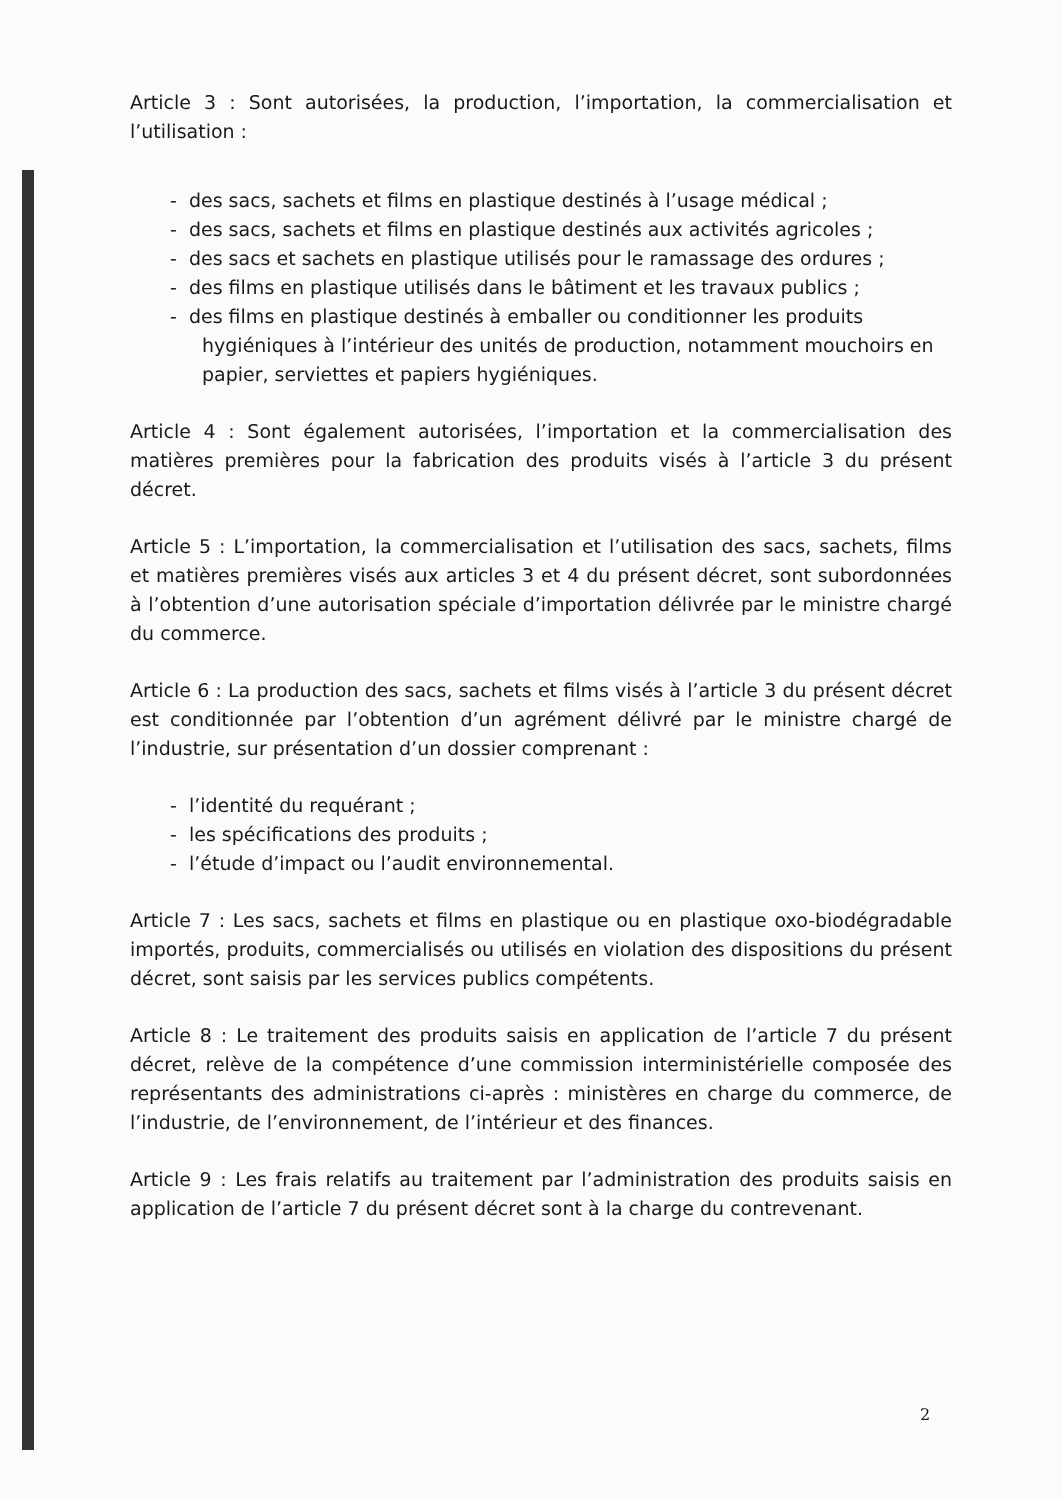Article 3 : Sont autorisées, la production, l’importation, la commercialisation et l’utilisation :
- des sacs, sachets et films en plastique destinés à l’usage médical ;
- des sacs, sachets et films en plastique destinés aux activités agricoles ;
- des sacs et sachets en plastique utilisés pour le ramassage des ordures ;
- des films en plastique utilisés dans le bâtiment et les travaux publics ;
- des films en plastique destinés à emballer ou conditionner les produits hygiéniques à l’intérieur des unités de production, notamment mouchoirs en papier, serviettes et papiers hygiéniques.
Article 4 : Sont également autorisées, l’importation et la commercialisation des matières premières pour la fabrication des produits visés à l’article 3 du présent décret.
Article 5 : L’importation, la commercialisation et l’utilisation des sacs, sachets, films et matières premières visés aux articles 3 et 4 du présent décret, sont subordonnées à l’obtention d’une autorisation spéciale d’importation délivrée par le ministre chargé du commerce.
Article 6 : La production des sacs, sachets et films visés à l’article 3 du présent décret est conditionnée par l’obtention d’un agrément délivré par le ministre chargé de l’industrie, sur présentation d’un dossier comprenant :
- l’identité du requérant ;
- les spécifications des produits ;
- l’étude d’impact ou l’audit environnemental.
Article 7 : Les sacs, sachets et films en plastique ou en plastique oxo-biodégradable importés, produits, commercialisés ou utilisés en violation des dispositions du présent décret, sont saisis par les services publics compétents.
Article 8 : Le traitement des produits saisis en application de l’article 7 du présent décret, relève de la compétence d’une commission interministérielle composée des représentants des administrations ci-après : ministères en charge du commerce, de l’industrie, de l’environnement, de l’intérieur et des finances.
Article 9 : Les frais relatifs au traitement par l’administration des produits saisis en application de l’article 7 du présent décret sont à la charge du contrevenant.
2